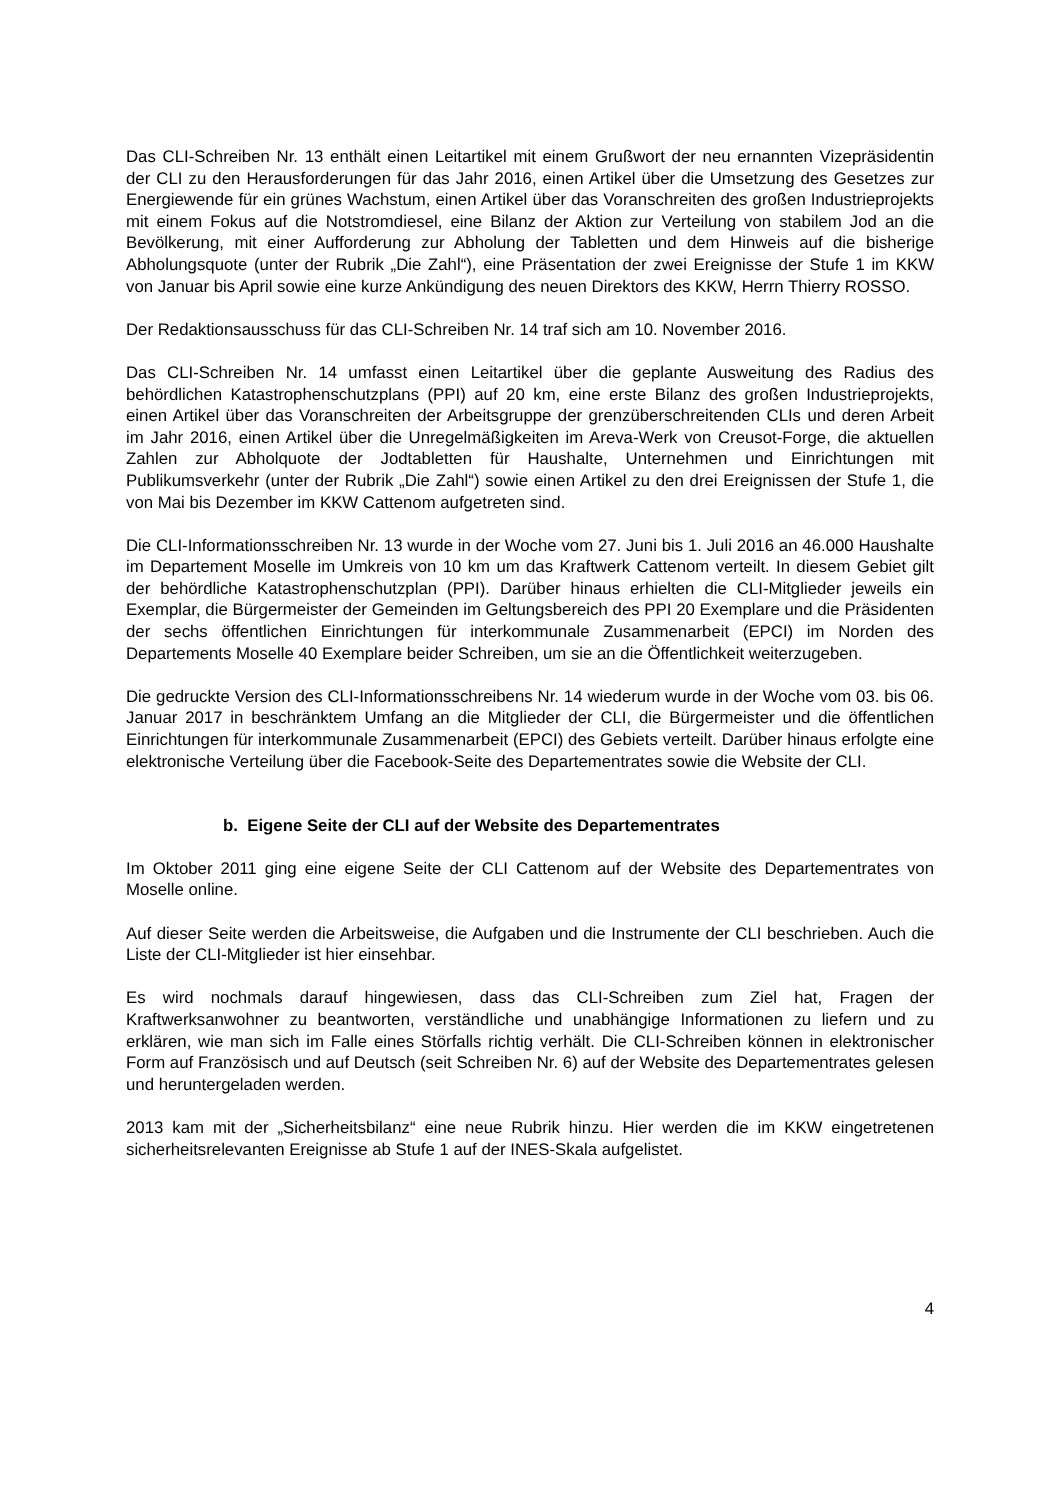Das CLI-Schreiben Nr. 13 enthält einen Leitartikel mit einem Grußwort der neu ernannten Vizepräsidentin der CLI zu den Herausforderungen für das Jahr 2016, einen Artikel über die Umsetzung des Gesetzes zur Energiewende für ein grünes Wachstum, einen Artikel über das Voranschreiten des großen Industrieprojekts mit einem Fokus auf die Notstromdiesel, eine Bilanz der Aktion zur Verteilung von stabilem Jod an die Bevölkerung, mit einer Aufforderung zur Abholung der Tabletten und dem Hinweis auf die bisherige Abholungsquote (unter der Rubrik „Die Zahl“), eine Präsentation der zwei Ereignisse der Stufe 1 im KKW von Januar bis April sowie eine kurze Ankündigung des neuen Direktors des KKW, Herrn Thierry ROSSO.
Der Redaktionsausschuss für das CLI-Schreiben Nr. 14 traf sich am 10. November 2016.
Das CLI-Schreiben Nr. 14 umfasst einen Leitartikel über die geplante Ausweitung des Radius des behördlichen Katastrophenschutzplans (PPI) auf 20 km, eine erste Bilanz des großen Industrieprojekts, einen Artikel über das Voranschreiten der Arbeitsgruppe der grenzüberschreitenden CLIs und deren Arbeit im Jahr 2016, einen Artikel über die Unregelmäßigkeiten im Areva-Werk von Creusot-Forge, die aktuellen Zahlen zur Abholquote der Jodtabletten für Haushalte, Unternehmen und Einrichtungen mit Publikumsverkehr (unter der Rubrik „Die Zahl“) sowie einen Artikel zu den drei Ereignissen der Stufe 1, die von Mai bis Dezember im KKW Cattenom aufgetreten sind.
Die CLI-Informationsschreiben Nr. 13 wurde in der Woche vom 27. Juni bis 1. Juli 2016 an 46.000 Haushalte im Departement Moselle im Umkreis von 10 km um das Kraftwerk Cattenom verteilt. In diesem Gebiet gilt der behördliche Katastrophenschutzplan (PPI). Darüber hinaus erhielten die CLI-Mitglieder jeweils ein Exemplar, die Bürgermeister der Gemeinden im Geltungsbereich des PPI 20 Exemplare und die Präsidenten der sechs öffentlichen Einrichtungen für interkommunale Zusammenarbeit (EPCI) im Norden des Departements Moselle 40 Exemplare beider Schreiben, um sie an die Öffentlichkeit weiterzugeben.
Die gedruckte Version des CLI-Informationsschreibens Nr. 14 wiederum wurde in der Woche vom 03. bis 06. Januar 2017 in beschränktem Umfang an die Mitglieder der CLI, die Bürgermeister und die öffentlichen Einrichtungen für interkommunale Zusammenarbeit (EPCI) des Gebiets verteilt. Darüber hinaus erfolgte eine elektronische Verteilung über die Facebook-Seite des Departementrates sowie die Website der CLI.
b. Eigene Seite der CLI auf der Website des Departementrates
Im Oktober 2011 ging eine eigene Seite der CLI Cattenom auf der Website des Departementrates von Moselle online.
Auf dieser Seite werden die Arbeitsweise, die Aufgaben und die Instrumente der CLI beschrieben. Auch die Liste der CLI-Mitglieder ist hier einsehbar.
Es wird nochmals darauf hingewiesen, dass das CLI-Schreiben zum Ziel hat, Fragen der Kraftwerksanwohner zu beantworten, verständliche und unabhängige Informationen zu liefern und zu erklären, wie man sich im Falle eines Störfalls richtig verhält. Die CLI-Schreiben können in elektronischer Form auf Französisch und auf Deutsch (seit Schreiben Nr. 6) auf der Website des Departementrates gelesen und heruntergeladen werden.
2013 kam mit der „Sicherheitsbilanz“ eine neue Rubrik hinzu. Hier werden die im KKW eingetretenen sicherheitsrelevanten Ereignisse ab Stufe 1 auf der INES-Skala aufgelistet.
4